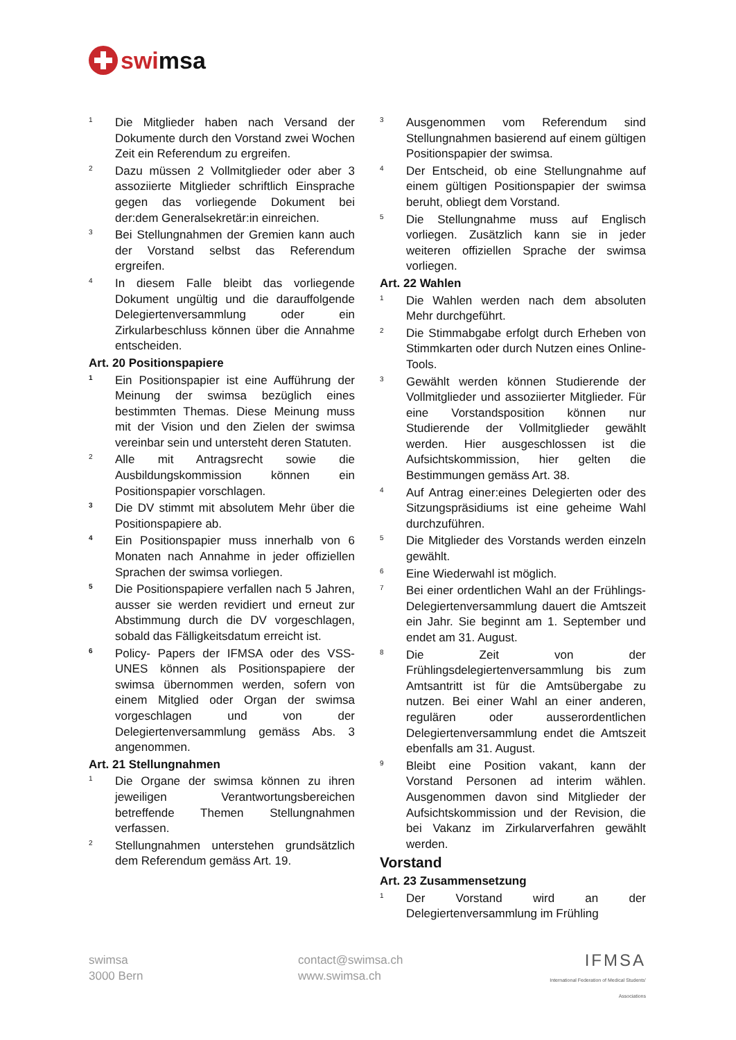swimsa
1 Die Mitglieder haben nach Versand der Dokumente durch den Vorstand zwei Wochen Zeit ein Referendum zu ergreifen.
2 Dazu müssen 2 Vollmitglieder oder aber 3 assoziierte Mitglieder schriftlich Einsprache gegen das vorliegende Dokument bei der:dem Generalsekretär:in einreichen.
3 Bei Stellungnahmen der Gremien kann auch der Vorstand selbst das Referendum ergreifen.
4 In diesem Falle bleibt das vorliegende Dokument ungültig und die darauffolgende Delegiertenversammlung oder ein Zirkularbeschluss können über die Annahme entscheiden.
Art. 20 Positionspapiere
1 Ein Positionspapier ist eine Aufführung der Meinung der swimsa bezüglich eines bestimmten Themas. Diese Meinung muss mit der Vision und den Zielen der swimsa vereinbar sein und untersteht deren Statuten.
2 Alle mit Antragsrecht sowie die Ausbildungskommission können ein Positionspapier vorschlagen.
3 Die DV stimmt mit absolutem Mehr über die Positionspapiere ab.
4 Ein Positionspapier muss innerhalb von 6 Monaten nach Annahme in jeder offiziellen Sprachen der swimsa vorliegen.
5 Die Positionspapiere verfallen nach 5 Jahren, ausser sie werden revidiert und erneut zur Abstimmung durch die DV vorgeschlagen, sobald das Fälligkeitsdatum erreicht ist.
6 Policy- Papers der IFMSA oder des VSS-UNES können als Positionspapiere der swimsa übernommen werden, sofern von einem Mitglied oder Organ der swimsa vorgeschlagen und von der Delegiertenversammlung gemäss Abs. 3 angenommen.
Art. 21 Stellungnahmen
1 Die Organe der swimsa können zu ihren jeweiligen Verantwortungsbereichen betreffende Themen Stellungnahmen verfassen.
2 Stellungnahmen unterstehen grundsätzlich dem Referendum gemäss Art. 19.
3 Ausgenommen vom Referendum sind Stellungnahmen basierend auf einem gültigen Positionspapier der swimsa.
4 Der Entscheid, ob eine Stellungnahme auf einem gültigen Positionspapier der swimsa beruht, obliegt dem Vorstand.
5 Die Stellungnahme muss auf Englisch vorliegen. Zusätzlich kann sie in jeder weiteren offiziellen Sprache der swimsa vorliegen.
Art. 22 Wahlen
1 Die Wahlen werden nach dem absoluten Mehr durchgeführt.
2 Die Stimmabgabe erfolgt durch Erheben von Stimmkarten oder durch Nutzen eines Online-Tools.
3 Gewählt werden können Studierende der Vollmitglieder und assoziierter Mitglieder. Für eine Vorstandsposition können nur Studierende der Vollmitglieder gewählt werden. Hier ausgeschlossen ist die Aufsichtskommission, hier gelten die Bestimmungen gemäss Art. 38.
4 Auf Antrag einer:eines Delegierten oder des Sitzungspräsidiums ist eine geheime Wahl durchzuführen.
5 Die Mitglieder des Vorstands werden einzeln gewählt.
6 Eine Wiederwahl ist möglich.
7 Bei einer ordentlichen Wahl an der Frühlings-Delegiertenversammlung dauert die Amtszeit ein Jahr. Sie beginnt am 1. September und endet am 31. August.
8 Die Zeit von der Frühlingsdelegiertenversammlung bis zum Amtsantritt ist für die Amtsübergabe zu nutzen. Bei einer Wahl an einer anderen, regulären oder ausserordentlichen Delegiertenversammlung endet die Amtszeit ebenfalls am 31. August.
9 Bleibt eine Position vakant, kann der Vorstand Personen ad interim wählen. Ausgenommen davon sind Mitglieder der Aufsichtskommission und der Revision, die bei Vakanz im Zirkularverfahren gewählt werden.
Vorstand
Art. 23 Zusammensetzung
1 Der Vorstand wird an der Delegiertenversammlung im Frühling
swimsa
3000 Bern
contact@swimsa.ch
www.swimsa.ch
IFMSA
International Federation of Medical Students' Associations